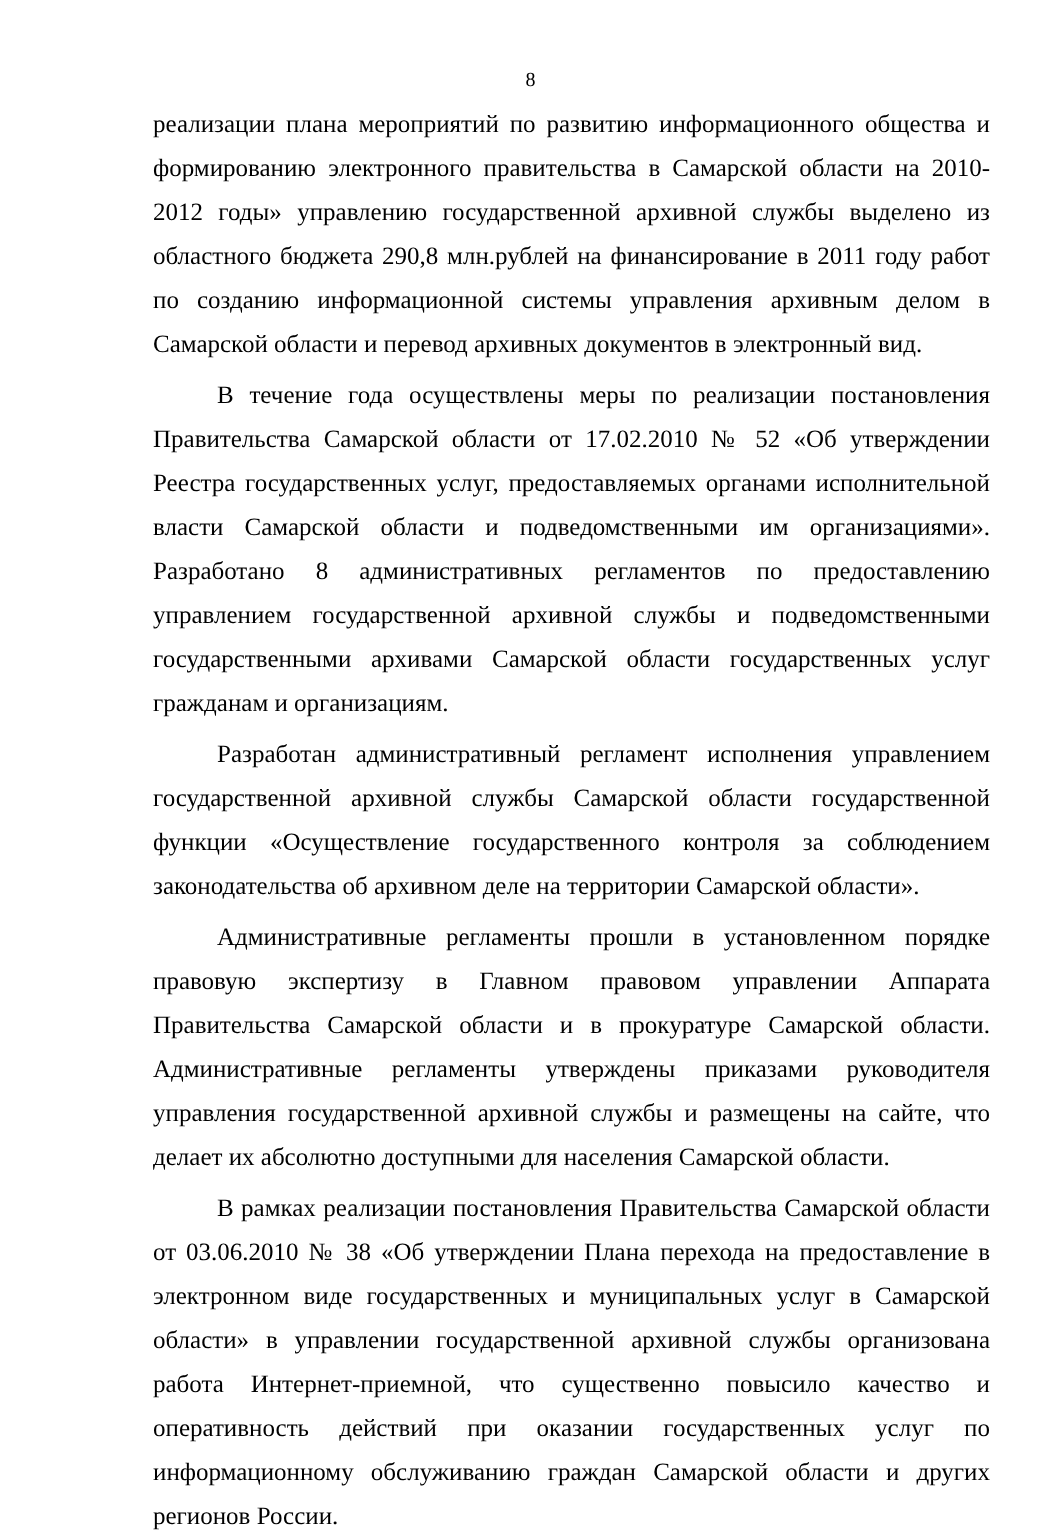8
реализации плана мероприятий по развитию информационного общества и формированию электронного правительства в Самарской области на 2010-2012 годы» управлению государственной архивной службы выделено из областного бюджета 290,8 млн.рублей на финансирование в 2011 году работ по созданию информационной системы управления архивным делом в Самарской области и перевод архивных документов в электронный вид.
В течение года осуществлены меры по реализации постановления Правительства Самарской области от 17.02.2010 № 52 «Об утверждении Реестра государственных услуг, предоставляемых органами исполнительной власти Самарской области и подведомственными им организациями». Разработано 8 административных регламентов по предоставлению управлением государственной архивной службы и подведомственными государственными архивами Самарской области государственных услуг гражданам и организациям.
Разработан административный регламент исполнения управлением государственной архивной службы Самарской области государственной функции «Осуществление государственного контроля за соблюдением законодательства об архивном деле на территории Самарской области».
Административные регламенты прошли в установленном порядке правовую экспертизу в Главном правовом управлении Аппарата Правительства Самарской области и в прокуратуре Самарской области. Административные регламенты утверждены приказами руководителя управления государственной архивной службы и размещены на сайте, что делает их абсолютно доступными для населения Самарской области.
В рамках реализации постановления Правительства Самарской области от 03.06.2010 № 38 «Об утверждении Плана перехода на предоставление в электронном виде государственных и муниципальных услуг в Самарской области» в управлении государственной архивной службы организована работа Интернет-приемной, что существенно повысило качество и оперативность действий при оказании государственных услуг по информационному обслуживанию граждан Самарской области и других регионов России.